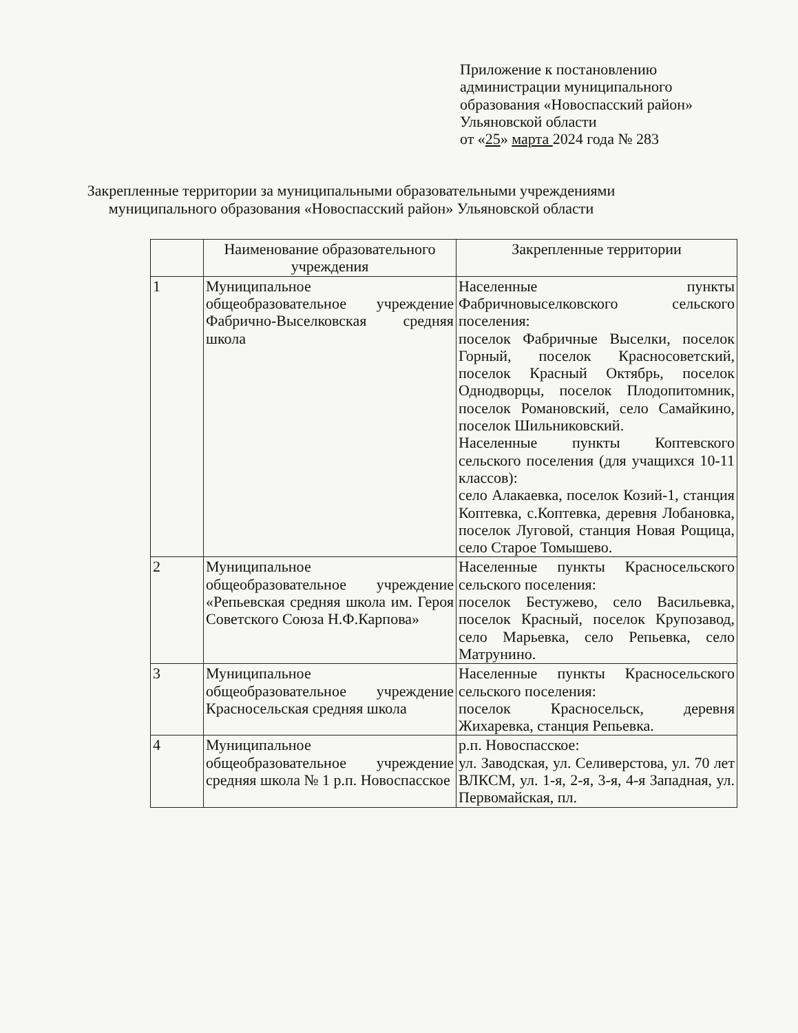Приложение к постановлению
администрации муниципального
образования «Новоспасский район»
Ульяновской области
от «25» марта 2024 года № 283
Закрепленные территории за муниципальными образовательными учреждениями муниципального образования «Новоспасский район» Ульяновской области
| | Наименование образовательного учреждения | Закрепленные территории |
| --- | --- | --- |
| 1 | Муниципальное общеобразовательное учреждение Фабрично-Выселковская средняя школа | Населенные пункты Фабричновыселковского сельского поселения: поселок Фабричные Выселки, поселок Горный, поселок Красносоветский, поселок Красный Октябрь, поселок Однодворцы, поселок Плодопитомник, поселок Романовский, село Самайкино, поселок Шильниковский. Населенные пункты Коптевского сельского поселения (для учащихся 10-11 классов): село Алакаевка, поселок Козий-1, станция Коптевка, с.Коптевка, деревня Лобановка, поселок Луговой, станция Новая Рощица, село Старое Томышево. |
| 2 | Муниципальное общеобразовательное учреждение «Репьевская средняя школа им. Героя Советского Союза Н.Ф.Карпова» | Населенные пункты Красносельского сельского поселения: поселок Бестужево, село Васильевка, поселок Красный, поселок Крупозавод, село Марьевка, село Репьевка, село Матрунино. |
| 3 | Муниципальное общеобразовательное учреждение Красносельская средняя школа | Населенные пункты Красносельского сельского поселения: поселок Красносельск, деревня Жихаревка, станция Репьевка. |
| 4 | Муниципальное общеобразовательное учреждение средняя школа № 1 р.п. Новоспасское | р.п. Новоспасское: ул. Заводская, ул. Селиверстова, ул. 70 лет ВЛКСМ, ул. 1-я, 2-я, 3-я, 4-я Западная, ул. Первомайская, пл. |